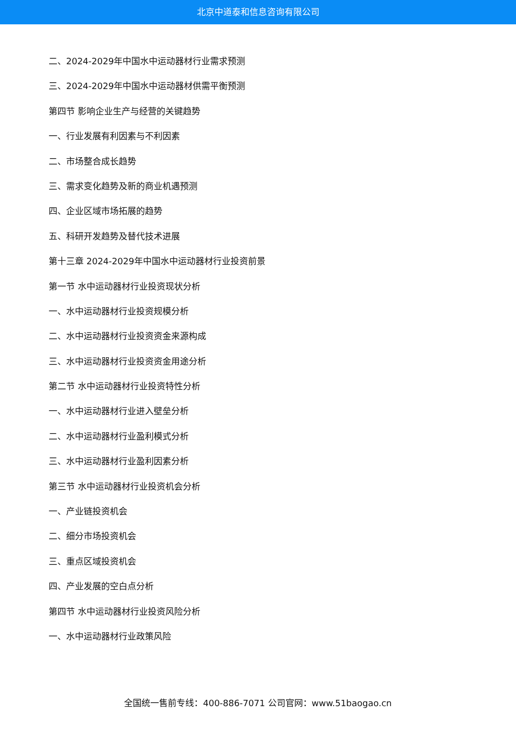北京中道泰和信息咨询有限公司
二、2024-2029年中国水中运动器材行业需求预测
三、2024-2029年中国水中运动器材供需平衡预测
第四节 影响企业生产与经营的关键趋势
一、行业发展有利因素与不利因素
二、市场整合成长趋势
三、需求变化趋势及新的商业机遇预测
四、企业区域市场拓展的趋势
五、科研开发趋势及替代技术进展
第十三章 2024-2029年中国水中运动器材行业投资前景
第一节 水中运动器材行业投资现状分析
一、水中运动器材行业投资规模分析
二、水中运动器材行业投资资金来源构成
三、水中运动器材行业投资资金用途分析
第二节 水中运动器材行业投资特性分析
一、水中运动器材行业进入壁垒分析
二、水中运动器材行业盈利模式分析
三、水中运动器材行业盈利因素分析
第三节 水中运动器材行业投资机会分析
一、产业链投资机会
二、细分市场投资机会
三、重点区域投资机会
四、产业发展的空白点分析
第四节 水中运动器材行业投资风险分析
一、水中运动器材行业政策风险
全国统一售前专线：400-886-7071 公司官网：www.51baogao.cn